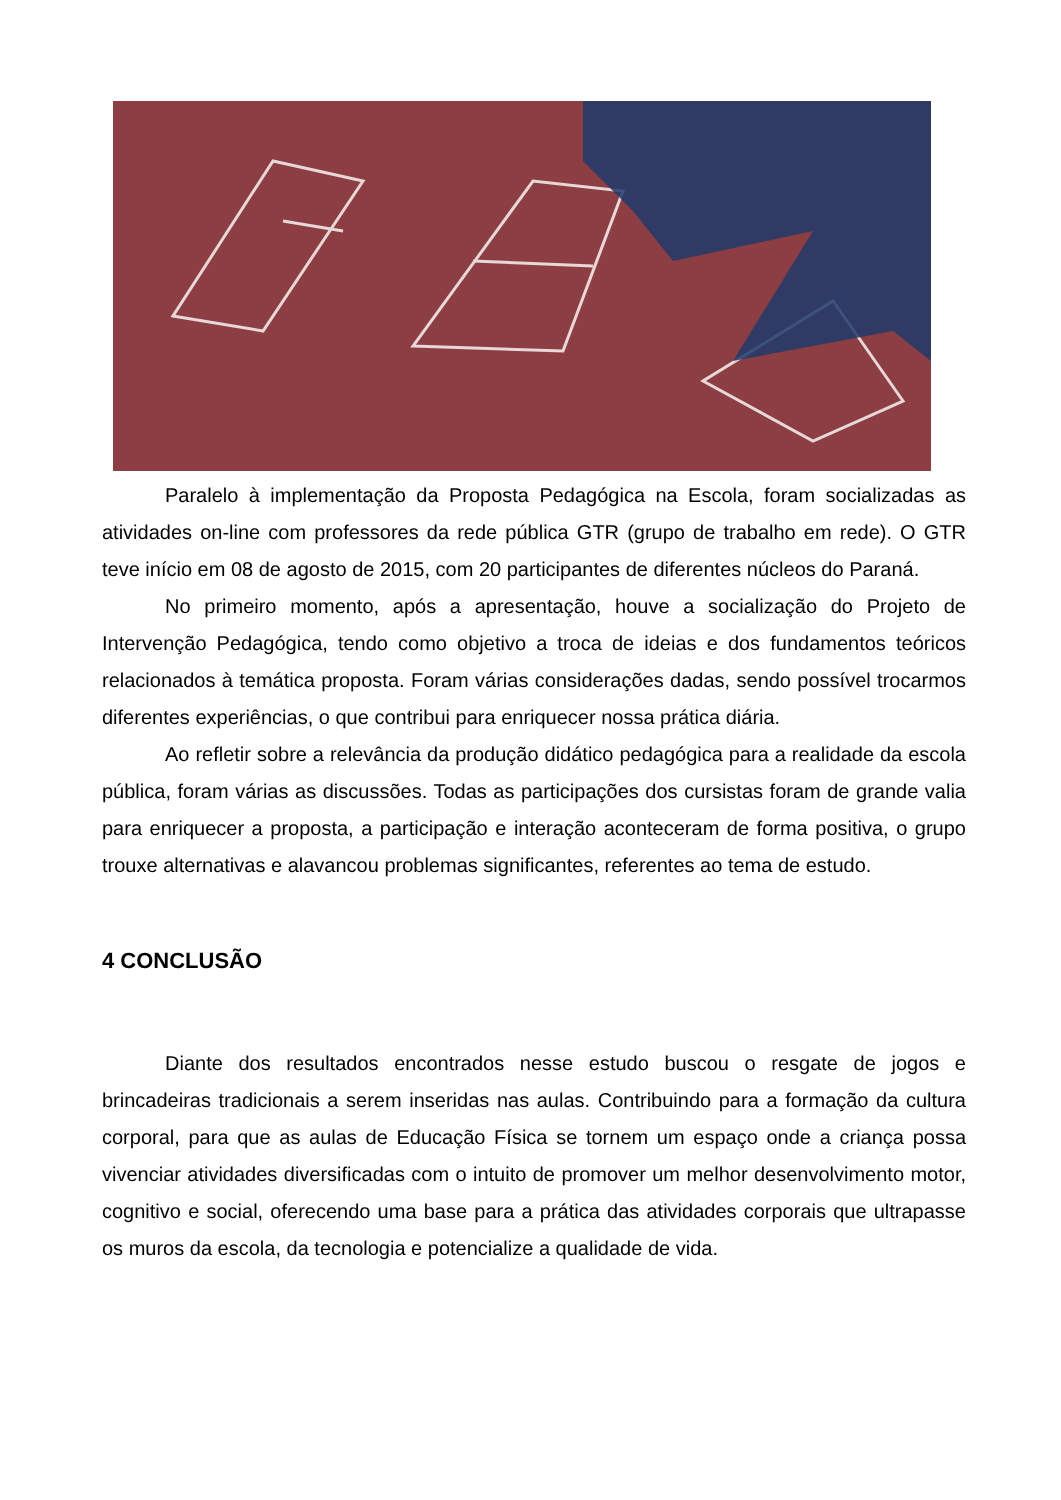Paralelo à implementação da Proposta Pedagógica na Escola, foram socializadas as atividades on-line com professores da rede pública GTR (grupo de trabalho em rede). O GTR teve início em 08 de agosto de 2015, com 20 participantes de diferentes núcleos do Paraná.
No primeiro momento, após a apresentação, houve a socialização do Projeto de Intervenção Pedagógica, tendo como objetivo a troca de ideias e dos fundamentos teóricos relacionados à temática proposta. Foram várias considerações dadas, sendo possível trocarmos diferentes experiências, o que contribui para enriquecer nossa prática diária.
Ao refletir sobre a relevância da produção didático pedagógica para a realidade da escola pública, foram várias as discussões. Todas as participações dos cursistas foram de grande valia para enriquecer a proposta, a participação e interação aconteceram de forma positiva, o grupo trouxe alternativas e alavancou problemas significantes, referentes ao tema de estudo.
4 CONCLUSÃO
Diante dos resultados encontrados nesse estudo buscou o resgate de jogos e brincadeiras tradicionais a serem inseridas nas aulas. Contribuindo para a formação da cultura corporal, para que as aulas de Educação Física se tornem um espaço onde a criança possa vivenciar atividades diversificadas com o intuito de promover um melhor desenvolvimento motor, cognitivo e social, oferecendo uma base para a prática das atividades corporais que ultrapasse os muros da escola, da tecnologia e potencialize a qualidade de vida.